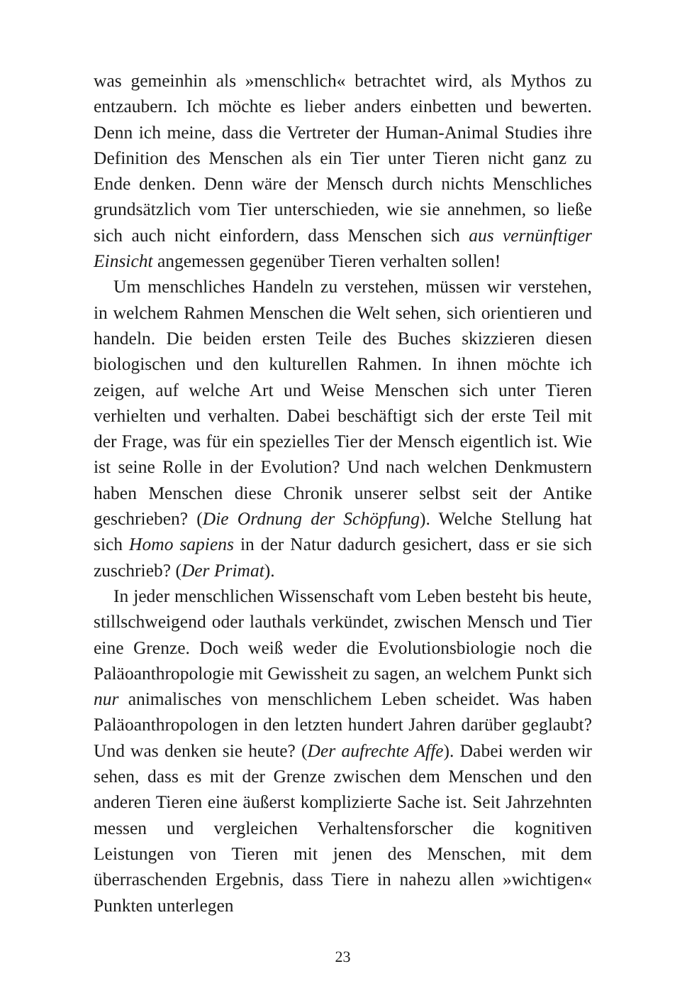was gemeinhin als »menschlich« betrachtet wird, als Mythos zu entzaubern. Ich möchte es lieber anders einbetten und bewerten. Denn ich meine, dass die Vertreter der Human-Animal Studies ihre Definition des Menschen als ein Tier unter Tieren nicht ganz zu Ende denken. Denn wäre der Mensch durch nichts Menschliches grundsätzlich vom Tier unterschieden, wie sie annehmen, so ließe sich auch nicht einfordern, dass Menschen sich aus vernünftiger Einsicht angemessen gegenüber Tieren verhalten sollen!
Um menschliches Handeln zu verstehen, müssen wir verstehen, in welchem Rahmen Menschen die Welt sehen, sich orientieren und handeln. Die beiden ersten Teile des Buches skizzieren diesen biologischen und den kulturellen Rahmen. In ihnen möchte ich zeigen, auf welche Art und Weise Menschen sich unter Tieren verhielten und verhalten. Dabei beschäftigt sich der erste Teil mit der Frage, was für ein spezielles Tier der Mensch eigentlich ist. Wie ist seine Rolle in der Evolution? Und nach welchen Denkmustern haben Menschen diese Chronik unserer selbst seit der Antike geschrieben? (Die Ordnung der Schöpfung). Welche Stellung hat sich Homo sapiens in der Natur dadurch gesichert, dass er sie sich zuschrieb? (Der Primat).
In jeder menschlichen Wissenschaft vom Leben besteht bis heute, stillschweigend oder lauthals verkündet, zwischen Mensch und Tier eine Grenze. Doch weiß weder die Evolutionsbiologie noch die Paläoanthropologie mit Gewissheit zu sagen, an welchem Punkt sich nur animalisches von menschlichem Leben scheidet. Was haben Paläoanthropologen in den letzten hundert Jahren darüber geglaubt? Und was denken sie heute? (Der aufrechte Affe). Dabei werden wir sehen, dass es mit der Grenze zwischen dem Menschen und den anderen Tieren eine äußerst komplizierte Sache ist. Seit Jahrzehnten messen und vergleichen Verhaltensforscher die kognitiven Leistungen von Tieren mit jenen des Menschen, mit dem überraschenden Ergebnis, dass Tiere in nahezu allen »wichtigen« Punkten unterlegen
23